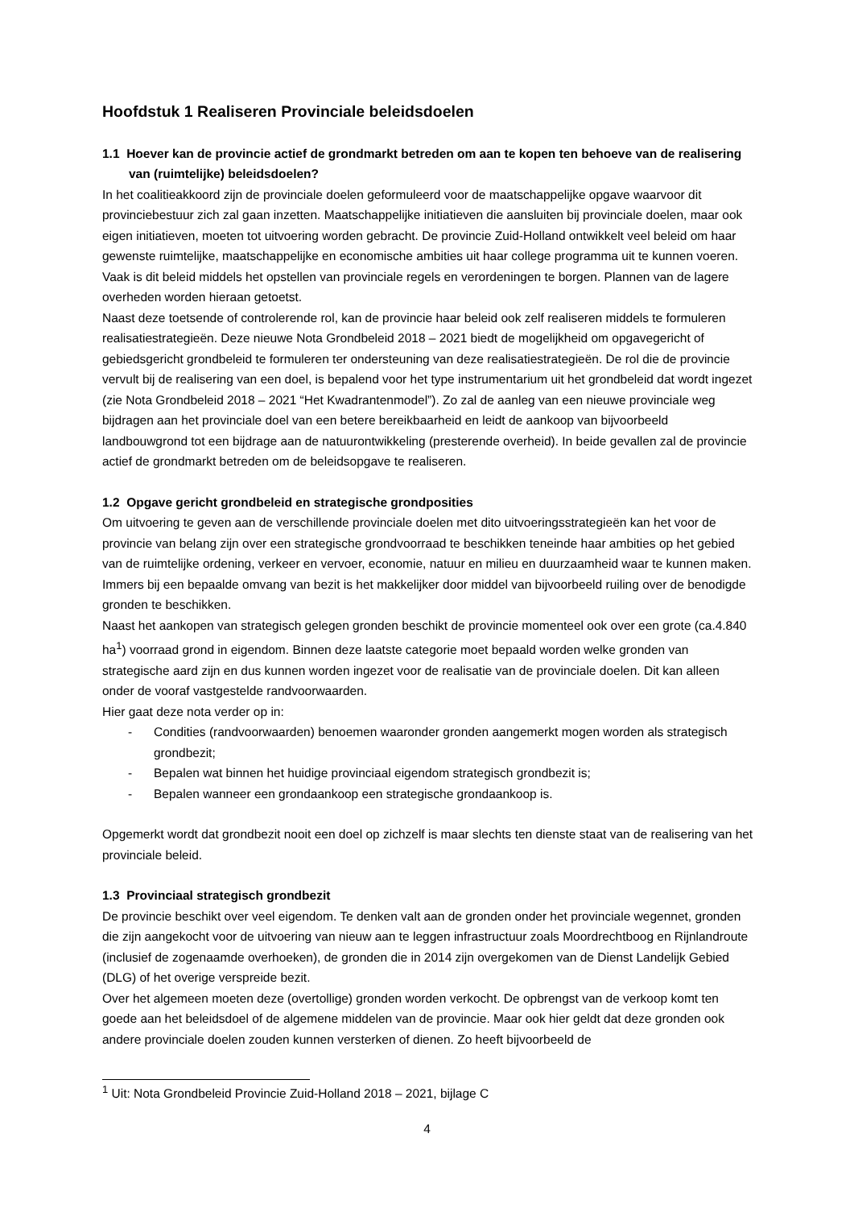Hoofdstuk 1 Realiseren Provinciale beleidsdoelen
1.1 Hoever kan de provincie actief de grondmarkt betreden om aan te kopen ten behoeve van de realisering van (ruimtelijke) beleidsdoelen?
In het coalitieakkoord zijn de provinciale doelen geformuleerd voor de maatschappelijke opgave waarvoor dit provinciebestuur zich zal gaan inzetten. Maatschappelijke initiatieven die aansluiten bij provinciale doelen, maar ook eigen initiatieven, moeten tot uitvoering worden gebracht. De provincie Zuid-Holland ontwikkelt veel beleid om haar gewenste ruimtelijke, maatschappelijke en economische ambities uit haar college programma uit te kunnen voeren. Vaak is dit beleid middels het opstellen van provinciale regels en verordeningen te borgen. Plannen van de lagere overheden worden hieraan getoetst.
Naast deze toetsende of controlerende rol, kan de provincie haar beleid ook zelf realiseren middels te formuleren realisatiestrategieën. Deze nieuwe Nota Grondbeleid 2018 – 2021 biedt de mogelijkheid om opgavegericht of gebiedsgericht grondbeleid te formuleren ter ondersteuning van deze realisatiestrategieën. De rol die de provincie vervult bij de realisering van een doel, is bepalend voor het type instrumentarium uit het grondbeleid dat wordt ingezet (zie Nota Grondbeleid 2018 – 2021 “Het Kwadrantenmodel”). Zo zal de aanleg van een nieuwe provinciale weg bijdragen aan het provinciale doel van een betere bereikbaarheid en leidt de aankoop van bijvoorbeeld landbouwgrond tot een bijdrage aan de natuurontwikkeling (presterende overheid). In beide gevallen zal de provincie actief de grondmarkt betreden om de beleidsopgave te realiseren.
1.2 Opgave gericht grondbeleid en strategische grondposities
Om uitvoering te geven aan de verschillende provinciale doelen met dito uitvoeringsstrategieën kan het voor de provincie van belang zijn over een strategische grondvoorraad te beschikken teneinde haar ambities op het gebied van de ruimtelijke ordening, verkeer en vervoer, economie, natuur en milieu en duurzaamheid waar te kunnen maken. Immers bij een bepaalde omvang van bezit is het makkelijker door middel van bijvoorbeeld ruiling over de benodigde gronden te beschikken.
Naast het aankopen van strategisch gelegen gronden beschikt de provincie momenteel ook over een grote (ca.4.840 ha<sup>1</sup>) voorraad grond in eigendom. Binnen deze laatste categorie moet bepaald worden welke gronden van strategische aard zijn en dus kunnen worden ingezet voor de realisatie van de provinciale doelen. Dit kan alleen onder de vooraf vastgestelde randvoorwaarden.
Hier gaat deze nota verder op in:
- Condities (randvoorwaarden) benoemen waaronder gronden aangemerkt mogen worden als strategisch grondbezit;
- Bepalen wat binnen het huidige provinciaal eigendom strategisch grondbezit is;
- Bepalen wanneer een grondaankoop een strategische grondaankoop is.
Opgemerkt wordt dat grondbezit nooit een doel op zichzelf is maar slechts ten dienste staat van de realisering van het provinciale beleid.
1.3 Provinciaal strategisch grondbezit
De provincie beschikt over veel eigendom. Te denken valt aan de gronden onder het provinciale wegennet, gronden die zijn aangekocht voor de uitvoering van nieuw aan te leggen infrastructuur zoals Moordrechtboog en Rijnlandroute (inclusief de zogenaamde overhoeken), de gronden die in 2014 zijn overgekomen van de Dienst Landelijk Gebied (DLG) of het overige verspreide bezit.
Over het algemeen moeten deze (overtollige) gronden worden verkocht. De opbrengst van de verkoop komt ten goede aan het beleidsdoel of de algemene middelen van de provincie. Maar ook hier geldt dat deze gronden ook andere provinciale doelen zouden kunnen versterken of dienen. Zo heeft bijvoorbeeld de
<sup>1</sup> Uit: Nota Grondbeleid Provincie Zuid-Holland 2018 – 2021, bijlage C
4